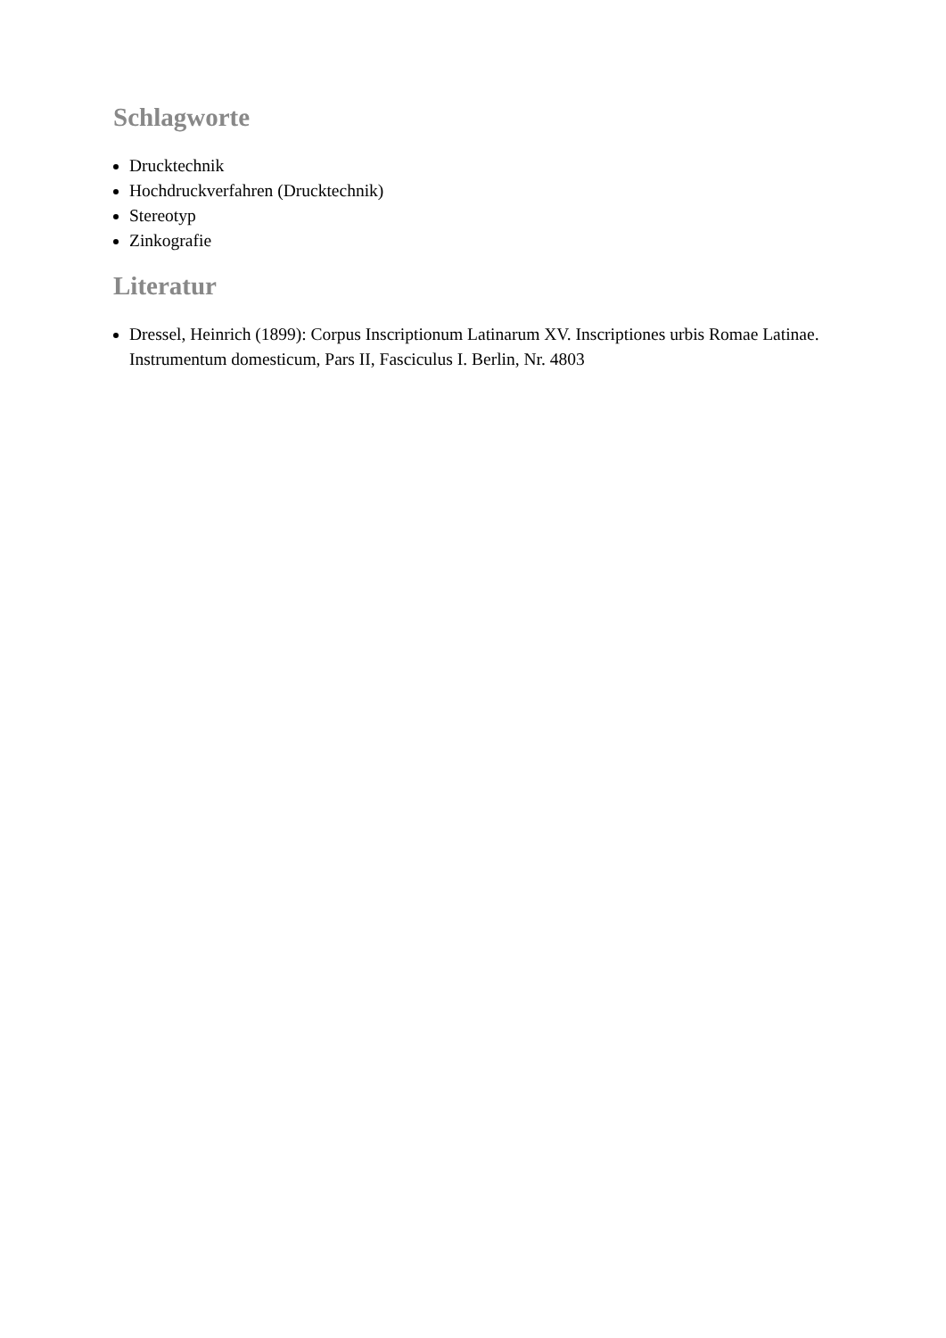Schlagworte
Drucktechnik
Hochdruckverfahren (Drucktechnik)
Stereotyp
Zinkografie
Literatur
Dressel, Heinrich (1899): Corpus Inscriptionum Latinarum XV. Inscriptiones urbis Romae Latinae. Instrumentum domesticum, Pars II, Fasciculus I. Berlin, Nr. 4803